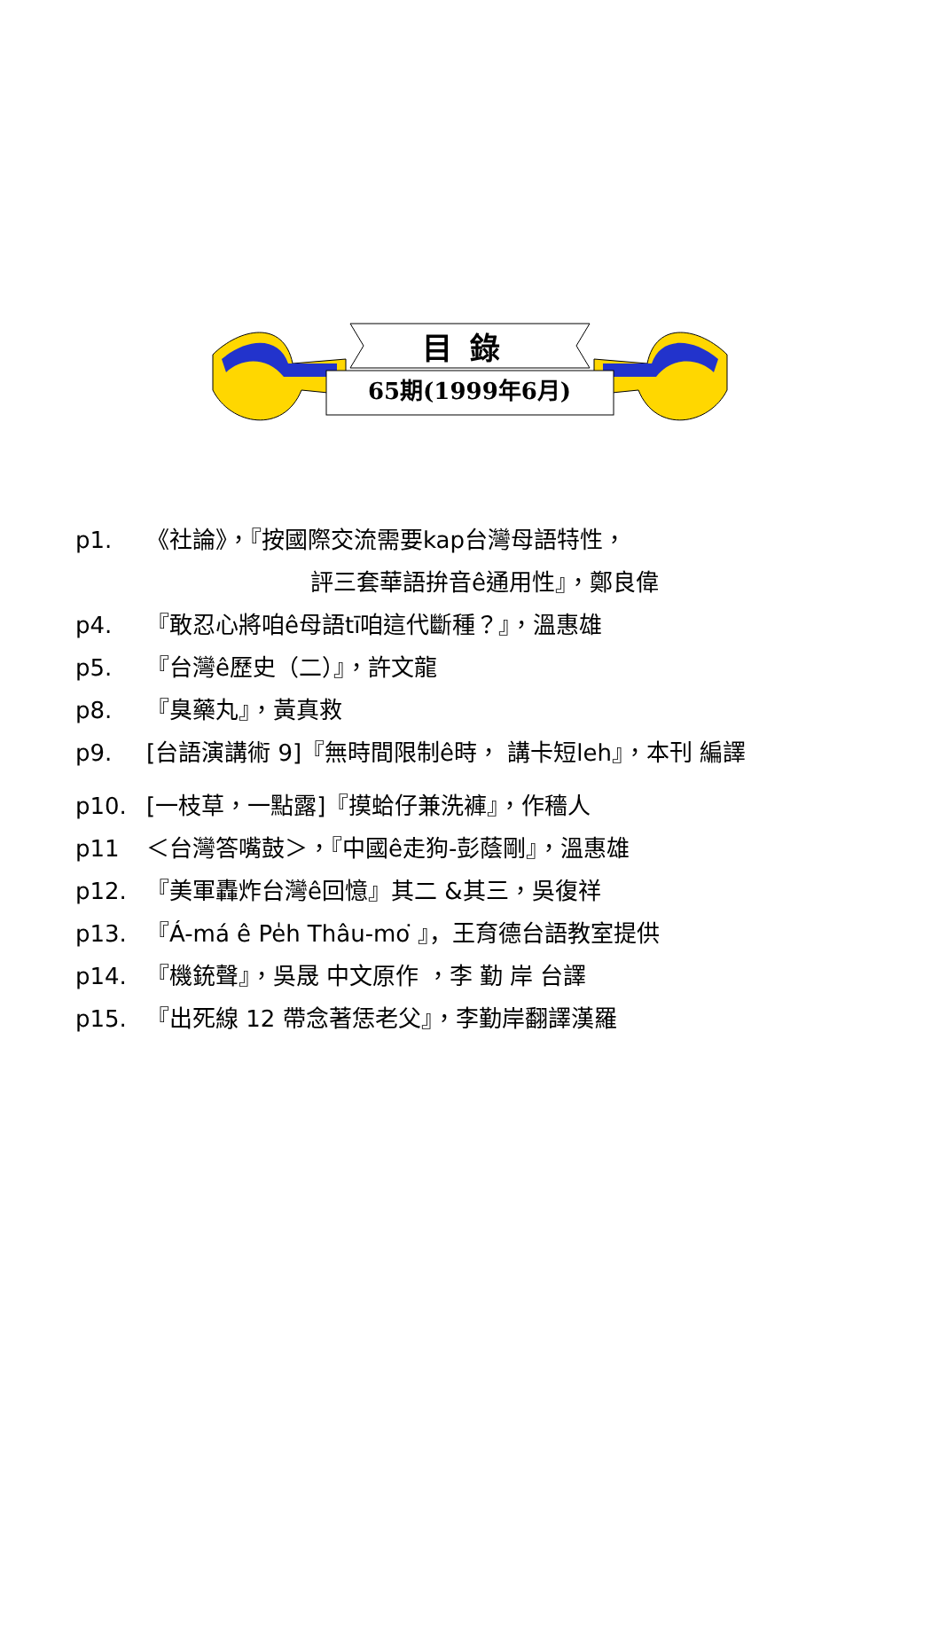目錄
65期(1999年6月)
p1. 《社論》，『按國際交流需要kap台灣母語特性，
評三套華語拚音ê通用性』，鄭良偉
p4. 『敢忍心將咱ê母語tī咱這代斷種？』，溫惠雄
p5. 『台灣ê歷史（二）』，許文龍
p8. 『臭藥丸』，黃真救
p9. [台語演講術 9]『無時間限制ê時， 講卡短leh』，本刊 編譯
p10. [一枝草，一點露]『摸蛤仔兼洗褲』，作穡人
p11 ＜台灣答嘴鼓＞，『中國ê走狗-彭蔭剛』，溫惠雄
p12. 『美軍轟炸台灣ê回憶』其二 &其三，吳復祥
p13. 『Á-má ê Pe̍h Thâu-mo͘ 』，王育德台語教室提供
p14. 『機銃聲』，吳晟 中文原作 ，李 勤 岸 台譯
p15. 『出死線 12 帶念著恁老父』，李勤岸翻譯漢羅